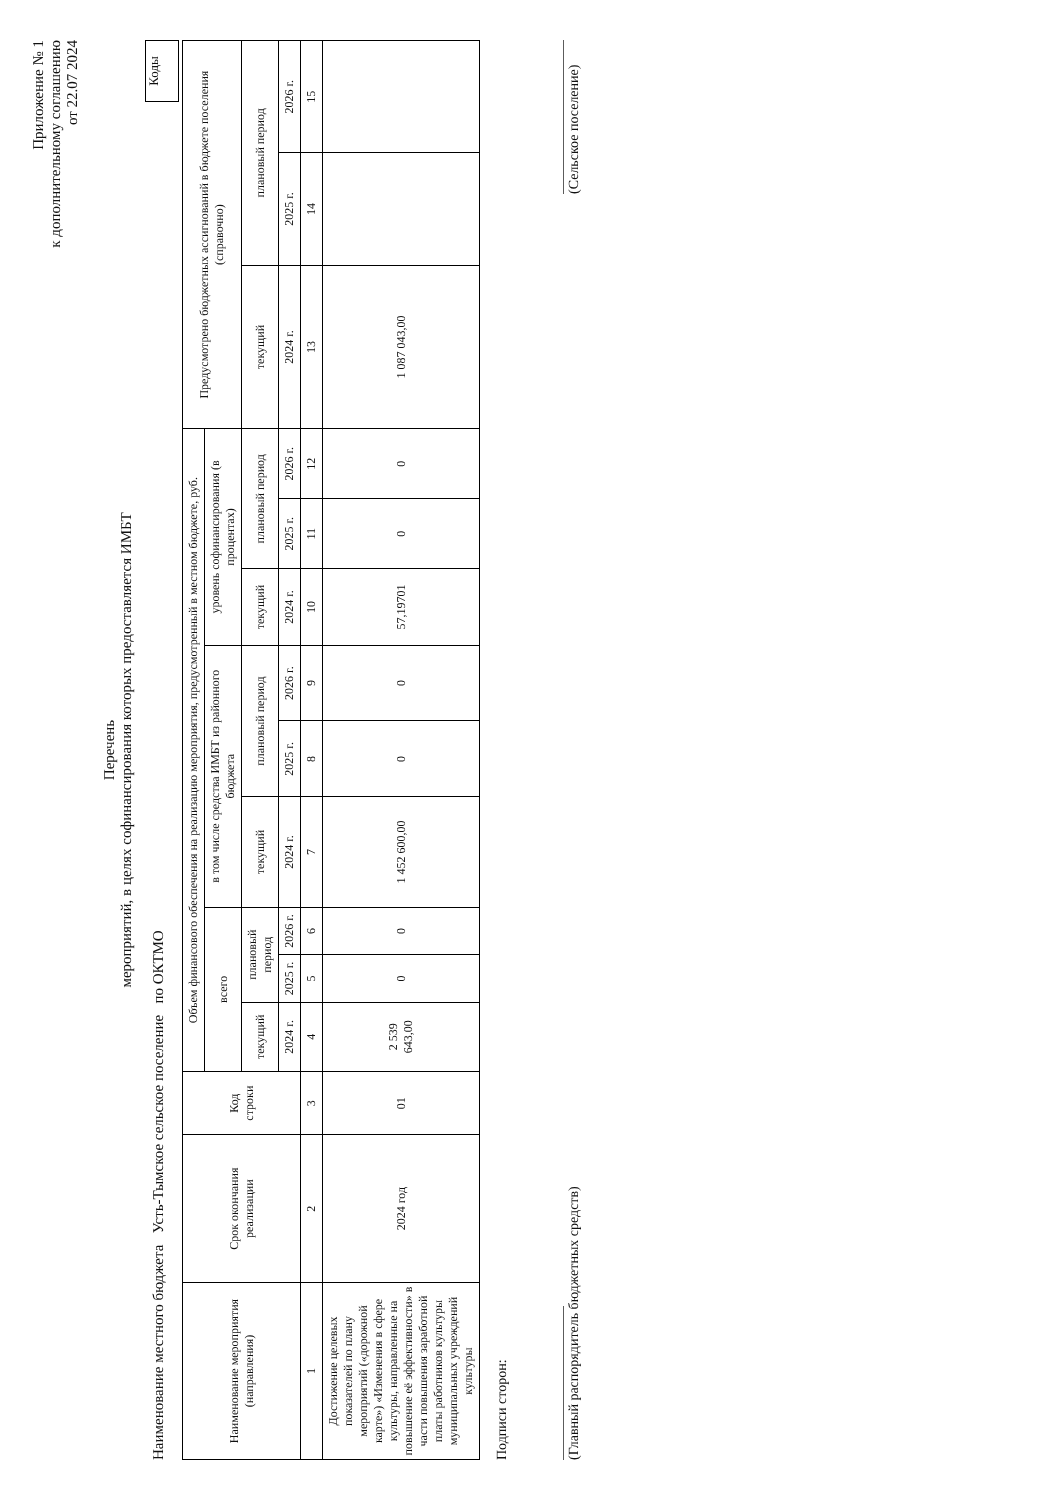Приложение № 1
к дополнительному соглашению
от 22.07 2024
Перечень
мероприятий, в целях софинансирования которых предоставляется ИМБТ
Коды
Наименование местного бюджета Усть-Тымское сельское поселение по ОКТМО
| Наименование мероприятия (направления) | Срок окончания реализации | Код строки | Объем финансового обеспечения на реализацию мероприятия, предусмотренный в местном бюджете, руб. | | | | | | | | | Предусмотрено бюджетных ассигнований в бюджете поселения (справочно) | | |
| --- | --- | --- | --- | --- | --- | --- | --- | --- | --- | --- | --- | --- | --- | --- |
| | | | всего | | | в том числе средства ИМБТ из районного бюджета | | | уровень софинансирования (в процентах) | | | | | |
| | | | текущий | плановый период | | текущий | плановый период | | текущий | плановый период | | текущий | плановый период | |
| | | | 2024 г. | 2025 г. | 2026 г. | 2024 г. | 2025 г. | 2026 г. | 2024 г. | 2025 г. | 2026 г. | 2024 г. | 2025 г. | 2026 г. |
| 1 | 2 | 3 | 4 | 5 | 6 | 7 | 8 | 9 | 10 | 11 | 12 | 13 | 14 | 15 |
| Достижение целевых показателей по плану мероприятий («дорожной карте») «Изменения в сфере культуры, направленные на повышение её эффективности» в части повышения заработной платы работников культуры муниципальных учреждений культуры | 2024 год | 01 | 2 539 643,00 | 0 | 0 | 1 452 600,00 | 0 | 0 | 57,19701 | 0 | 0 | 1 087 043,00 | | |
Подписи сторон:
______________________
(Главный распорядитель бюджетных средств)
______________________
(Сельское поселение)